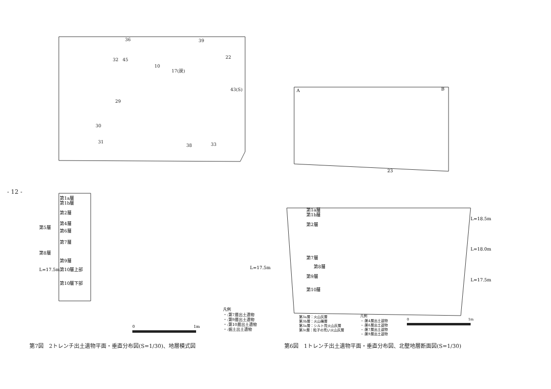- 12 -
36
39
32
45
10
17(炭)
22
43(S)
29
30
31
38
33
第1a層
第1b層
第2層
第4層
第5層
第6層
第7層
第8層
第9層
L=17.5m
第10層上部
第10層下部
L=17.5m
凡例
・:第7層出土遺物
・:第9層出土遺物
・:第10層出土遺物
・:掘土出土遺物
0
1m
第7図　2トレンチ出土遺物平面・垂直分布図(S=1/30)、地層模式図
A
B
23
第1a層
第1b層
第2層
第7層
第8層
第9層
第10層
L=18.5m
L=18.0m
L=17.5m
第3a層：火山灰層
第3b層：火山礫層
第3a層：シルト質火山灰層
第3c層：粒子の荒い火山灰層
凡例
・:第4層出土遺物
・:第6層出土遺物
・:第7層出土遺物
・:第9層出土遺物
0
1m
第6図　1トレンチ出土遺物平面・垂直分布図、北壁地層断面図(S=1/30)